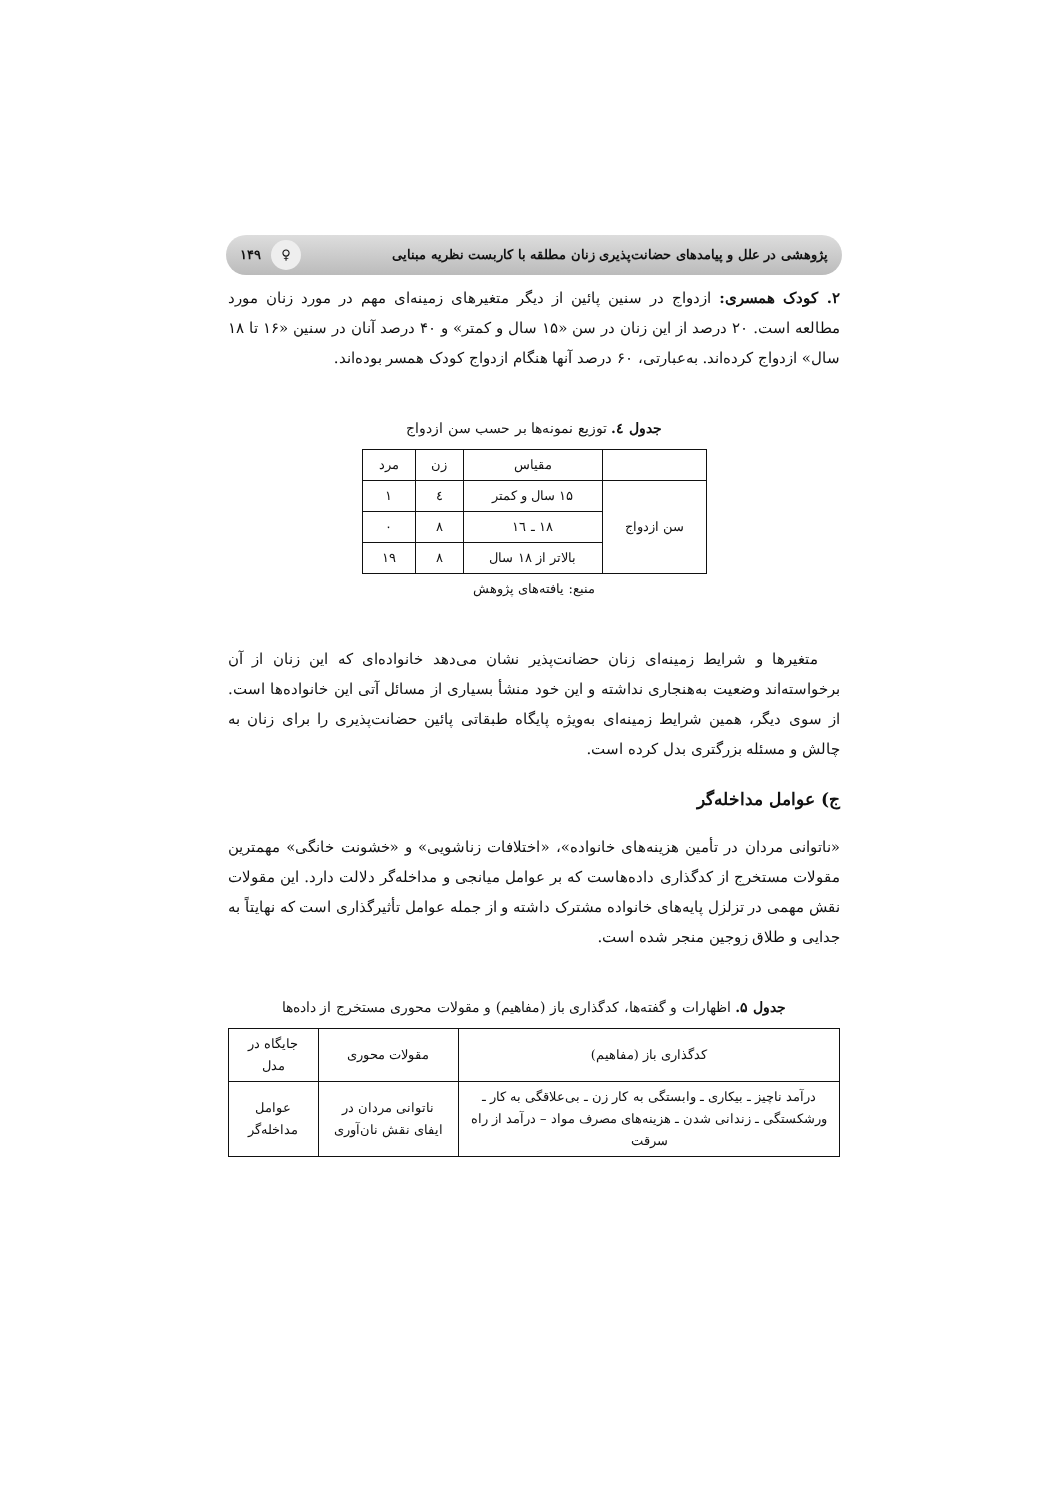پژوهشی در علل و پیامدهای حضانت‌پذیری زنان مطلقه با کاربست نظریه مبنایی ♀ ۱۴۹
۲. کودک همسری: ازدواج در سنین پائین از دیگر متغیرهای زمینه‌ای مهم در مورد زنان مورد مطالعه است. ۲۰ درصد از این زنان در سن «۱۵ سال و کمتر» و ۴۰ درصد آنان در سنین «۱۶ تا ۱۸ سال» ازدواج کرده‌اند. به‌عبارتی، ۶۰ درصد آنها هنگام ازدواج کودک همسر بوده‌اند.
جدول ٤. توزیع نمونه‌ها بر حسب سن ازدواج
| | مقیاس | زن | مرد |
| --- | --- | --- | --- |
| سن ازدواج | ۱۵ سال و کمتر | ٤ | ۱ |
| | ۱۸ ـ ۱٦ | ۸ | ۰ |
| | بالاتر از ۱۸ سال | ۸ | ۱۹ |
منبع: یافته‌های پژوهش
متغیرها و شرایط زمینه‌ای زنان حضانت‌پذیر نشان می‌دهد خانواده‌ای که این زنان از آن برخواسته‌اند وضعیت به‌هنجاری نداشته و این خود منشأ بسیاری از مسائل آتی این خانواده‌ها است. از سوی دیگر، همین شرایط زمینه‌ای به‌ویژه پایگاه طبقاتی پائین حضانت‌پذیری را برای زنان به چالش و مسئله بزرگتری بدل کرده است.
ج) عوامل مداخله‌گر
«ناتوانی مردان در تأمین هزینه‌های خانواده»، «اختلافات زناشویی» و «خشونت خانگی» مهمترین مقولات مستخرج از کدگذاری داده‌هاست که بر عوامل میانجی و مداخله‌گر دلالت دارد. این مقولات نقش مهمی در تزلزل پایه‌های خانواده مشترک داشته و از جمله عوامل تأثیرگذاری است که نهایتاً به جدایی و طلاق زوجین منجر شده است.
جدول ۵. اظهارات و گفته‌ها، کدگذاری باز (مفاهیم) و مقولات محوری مستخرج از داده‌ها
| کدگذاری باز (مفاهیم) | مقولات محوری | جایگاه در مدل |
| --- | --- | --- |
| درآمد ناچیز ـ بیکاری ـ وابستگی به کار زن ـ بی‌علاقگی به کار ـ ورشکستگی ـ زندانی شدن ـ هزینه‌های مصرف مواد – درآمد از راه سرقت | ناتوانی مردان در ایفای نقش نان‌آوری | عوامل مداخله‌گر |